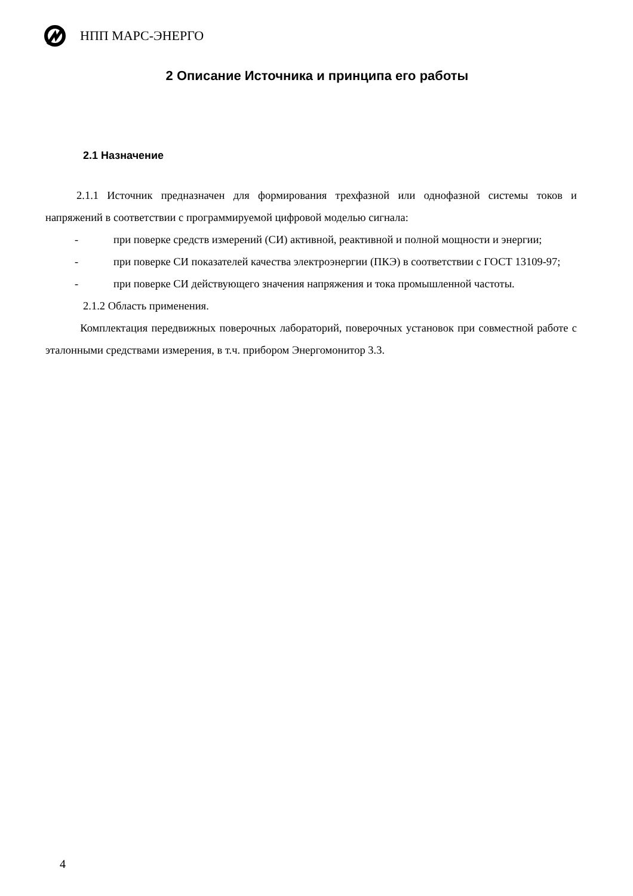НПП МАРС-ЭНЕРГО
2 Описание Источника и принципа его работы
2.1 Назначение
2.1.1 Источник предназначен для формирования трехфазной или однофазной системы токов и напряжений в соответствии с программируемой цифровой моделью сигнала:
- при поверке средств измерений (СИ) активной, реактивной и полной мощности и энергии;
- при поверке СИ показателей качества электроэнергии (ПКЭ) в соответствии с ГОСТ 13109-97;
- при поверке СИ действующего значения напряжения и тока промышленной частоты.
2.1.2 Область применения.
Комплектация передвижных поверочных лабораторий, поверочных установок при совместной работе с эталонными средствами измерения, в т.ч. прибором Энергомонитор 3.3.
4